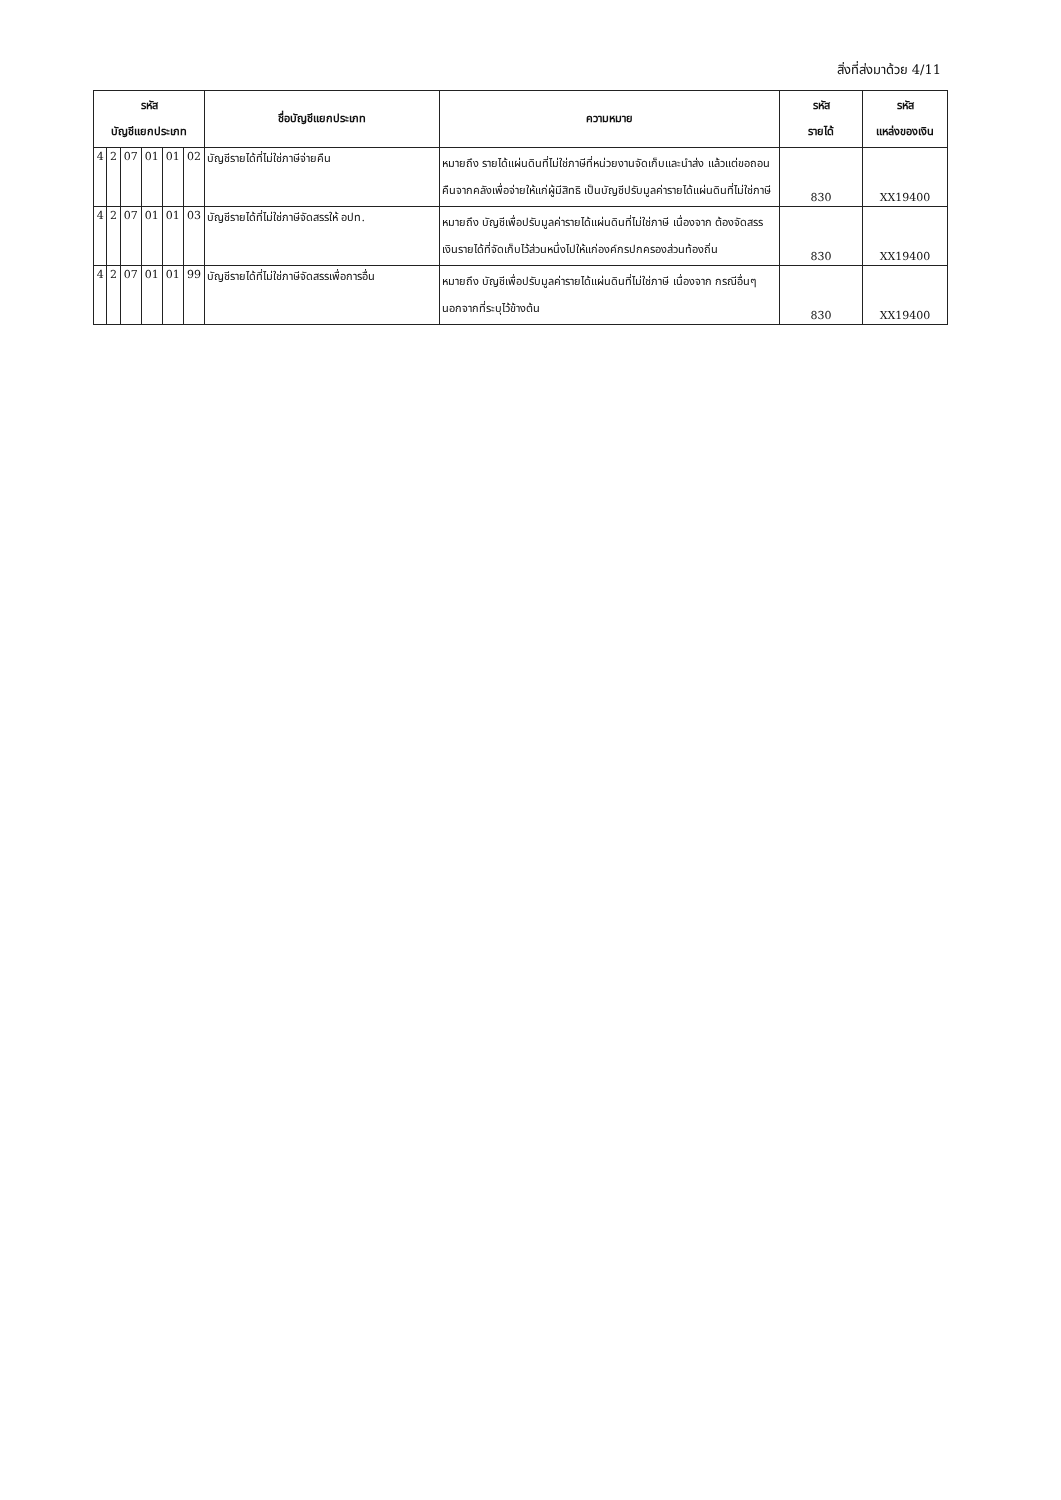สิ่งที่ส่งมาด้วย 4/11
| รหัส บัญชีแยกประเภท | | | | | | ชื่อบัญชีแยกประเภท | ความหมาย | รหัส รายได้ | รหัส แหล่งของเงิน |
| --- | --- | --- | --- | --- | --- | --- | --- | --- | --- |
| 4 | 2 | 07 | 01 | 01 | 02 | บัญชีรายได้ที่ไม่ใช่ภาษีจ่ายคืน | หมายถึง รายได้แผ่นดินที่ไม่ใช่ภาษีที่หน่วยงานจัดเก็บและนำส่ง แล้วแต่ขอถอนคืนจากคลังเพื่อจ่ายให้แก่ผู้มีสิทธิ เป็นบัญชีปรับมูลค่ารายได้แผ่นดินที่ไม่ใช่ภาษี | 830 | XX19400 |
| 4 | 2 | 07 | 01 | 01 | 03 | บัญชีรายได้ที่ไม่ใช่ภาษีจัดสรรให้ อปท. | หมายถึง บัญชีเพื่อปรับมูลค่ารายได้แผ่นดินที่ไม่ใช่ภาษี เนื่องจาก ต้องจัดสรรเงินรายได้ที่จัดเก็บไว้ส่วนหนึ่งไปให้แก่องค์กรปกครองส่วนท้องถิ่น | 830 | XX19400 |
| 4 | 2 | 07 | 01 | 01 | 99 | บัญชีรายได้ที่ไม่ใช่ภาษีจัดสรรเพื่อการอื่น | หมายถึง บัญชีเพื่อปรับมูลค่ารายได้แผ่นดินที่ไม่ใช่ภาษี เนื่องจาก กรณีอื่นๆ นอกจากที่ระบุไว้ข้างต้น | 830 | XX19400 |